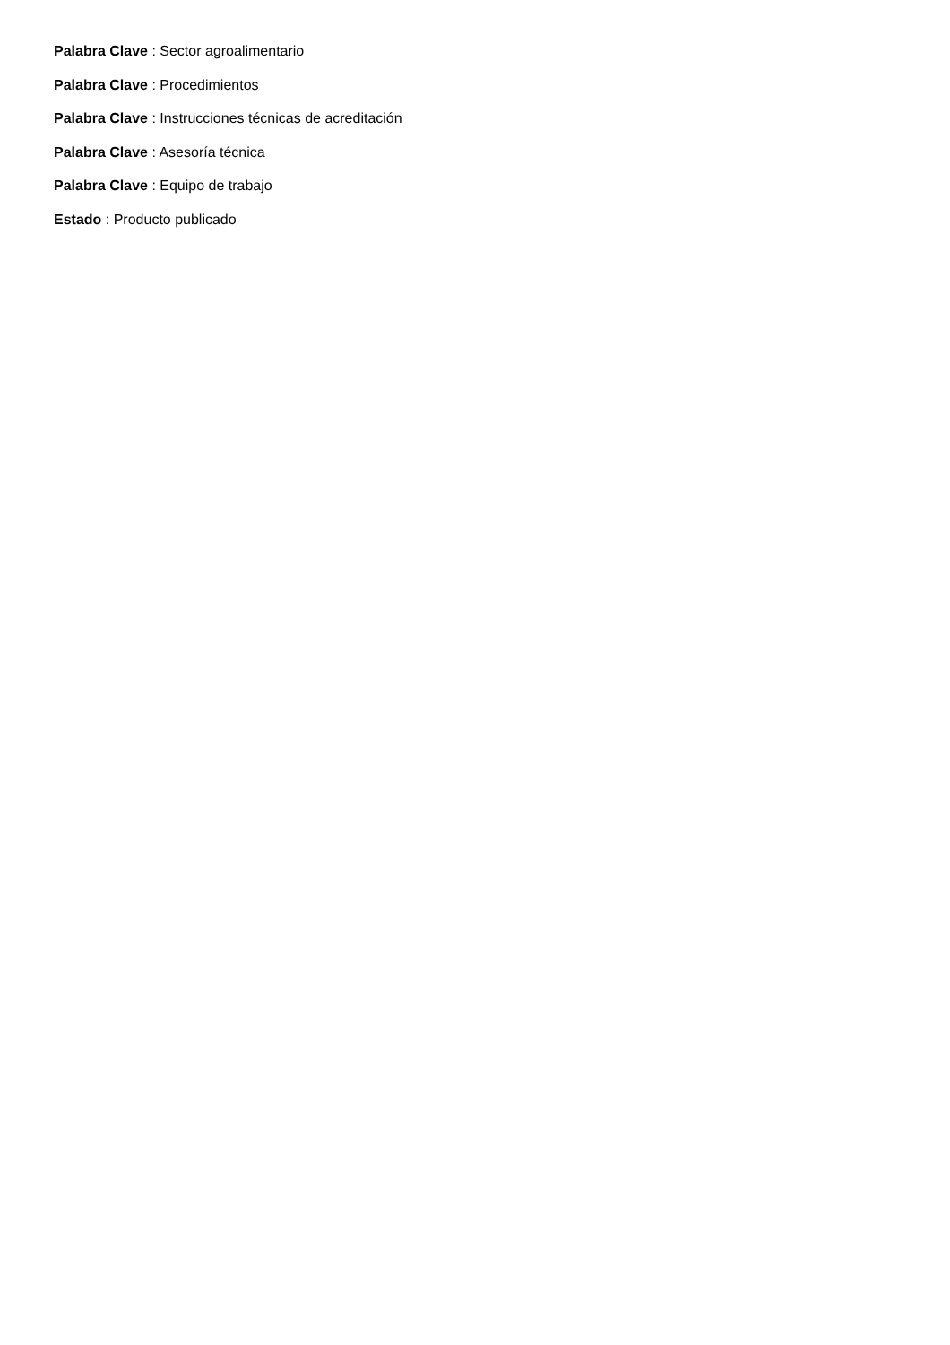Palabra Clave : Sector agroalimentario
Palabra Clave : Procedimientos
Palabra Clave : Instrucciones técnicas de acreditación
Palabra Clave : Asesoría técnica
Palabra Clave : Equipo de trabajo
Estado : Producto publicado